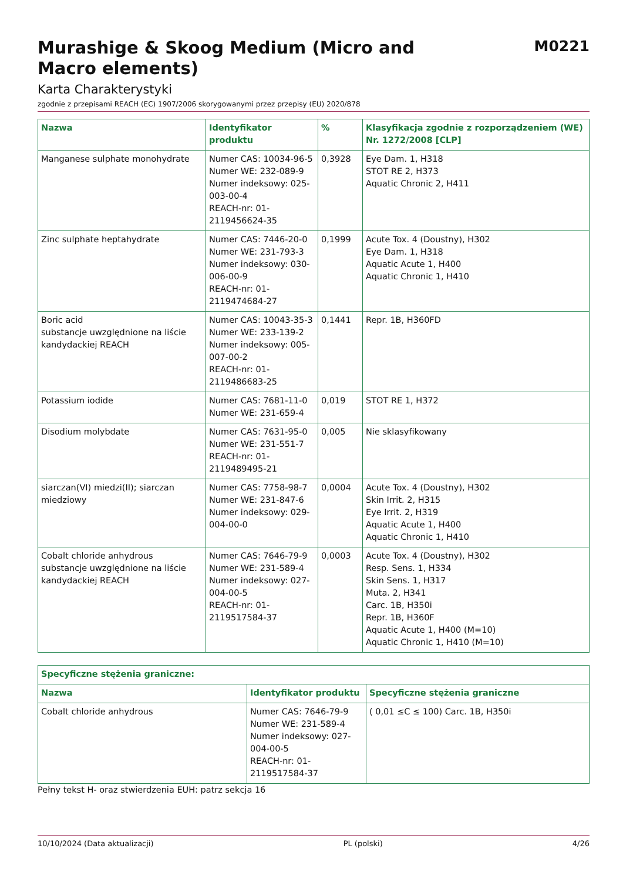Murashige & Skoog Medium (Micro and
Macro elements)
M0221
Karta Charakterystyki
zgodnie z przepisami REACH (EC) 1907/2006 skorygowanymi przez przepisy (EU) 2020/878
| Nazwa | Identyfikator produktu | % | Klasyfikacja zgodnie z rozporządzeniem (WE) Nr. 1272/2008 [CLP] |
| --- | --- | --- | --- |
| Manganese sulphate monohydrate | Numer CAS: 10034-96-5 Numer WE: 232-089-9 Numer indeksowy: 025-003-00-4 REACH-nr: 01-2119456624-35 | 0,3928 | Eye Dam. 1, H318 STOT RE 2, H373 Aquatic Chronic 2, H411 |
| Zinc sulphate heptahydrate | Numer CAS: 7446-20-0 Numer WE: 231-793-3 Numer indeksowy: 030-006-00-9 REACH-nr: 01-2119474684-27 | 0,1999 | Acute Tox. 4 (Doustny), H302 Eye Dam. 1, H318 Aquatic Acute 1, H400 Aquatic Chronic 1, H410 |
| Boric acid substancje uwzględnione na liście kandydackiej REACH | Numer CAS: 10043-35-3 Numer WE: 233-139-2 Numer indeksowy: 005-007-00-2 REACH-nr: 01-2119486683-25 | 0,1441 | Repr. 1B, H360FD |
| Potassium iodide | Numer CAS: 7681-11-0 Numer WE: 231-659-4 | 0,019 | STOT RE 1, H372 |
| Disodium molybdate | Numer CAS: 7631-95-0 Numer WE: 231-551-7 REACH-nr: 01-2119489495-21 | 0,005 | Nie sklasyfikowany |
| siarczan(VI) miedzi(II); siarczan miedziowy | Numer CAS: 7758-98-7 Numer WE: 231-847-6 Numer indeksowy: 029-004-00-0 | 0,0004 | Acute Tox. 4 (Doustny), H302 Skin Irrit. 2, H315 Eye Irrit. 2, H319 Aquatic Acute 1, H400 Aquatic Chronic 1, H410 |
| Cobalt chloride anhydrous substancje uwzględnione na liście kandydackiej REACH | Numer CAS: 7646-79-9 Numer WE: 231-589-4 Numer indeksowy: 027-004-00-5 REACH-nr: 01-2119517584-37 | 0,0003 | Acute Tox. 4 (Doustny), H302 Resp. Sens. 1, H334 Skin Sens. 1, H317 Muta. 2, H341 Carc. 1B, H350i Repr. 1B, H360F Aquatic Acute 1, H400 (M=10) Aquatic Chronic 1, H410 (M=10) |
| Specyficzne stężenia graniczne: | | |
| --- | --- | --- |
| Nazwa | Identyfikator produktu | Specyficzne stężenia graniczne |
| Cobalt chloride anhydrous | Numer CAS: 7646-79-9 Numer WE: 231-589-4 Numer indeksowy: 027-004-00-5 REACH-nr: 01-2119517584-37 | ( 0,01 ≤C ≤ 100) Carc. 1B, H350i |
Pełny tekst H- oraz stwierdzenia EUH: patrz sekcja 16
10/10/2024 (Data aktualizacji) PL (polski) 4/26